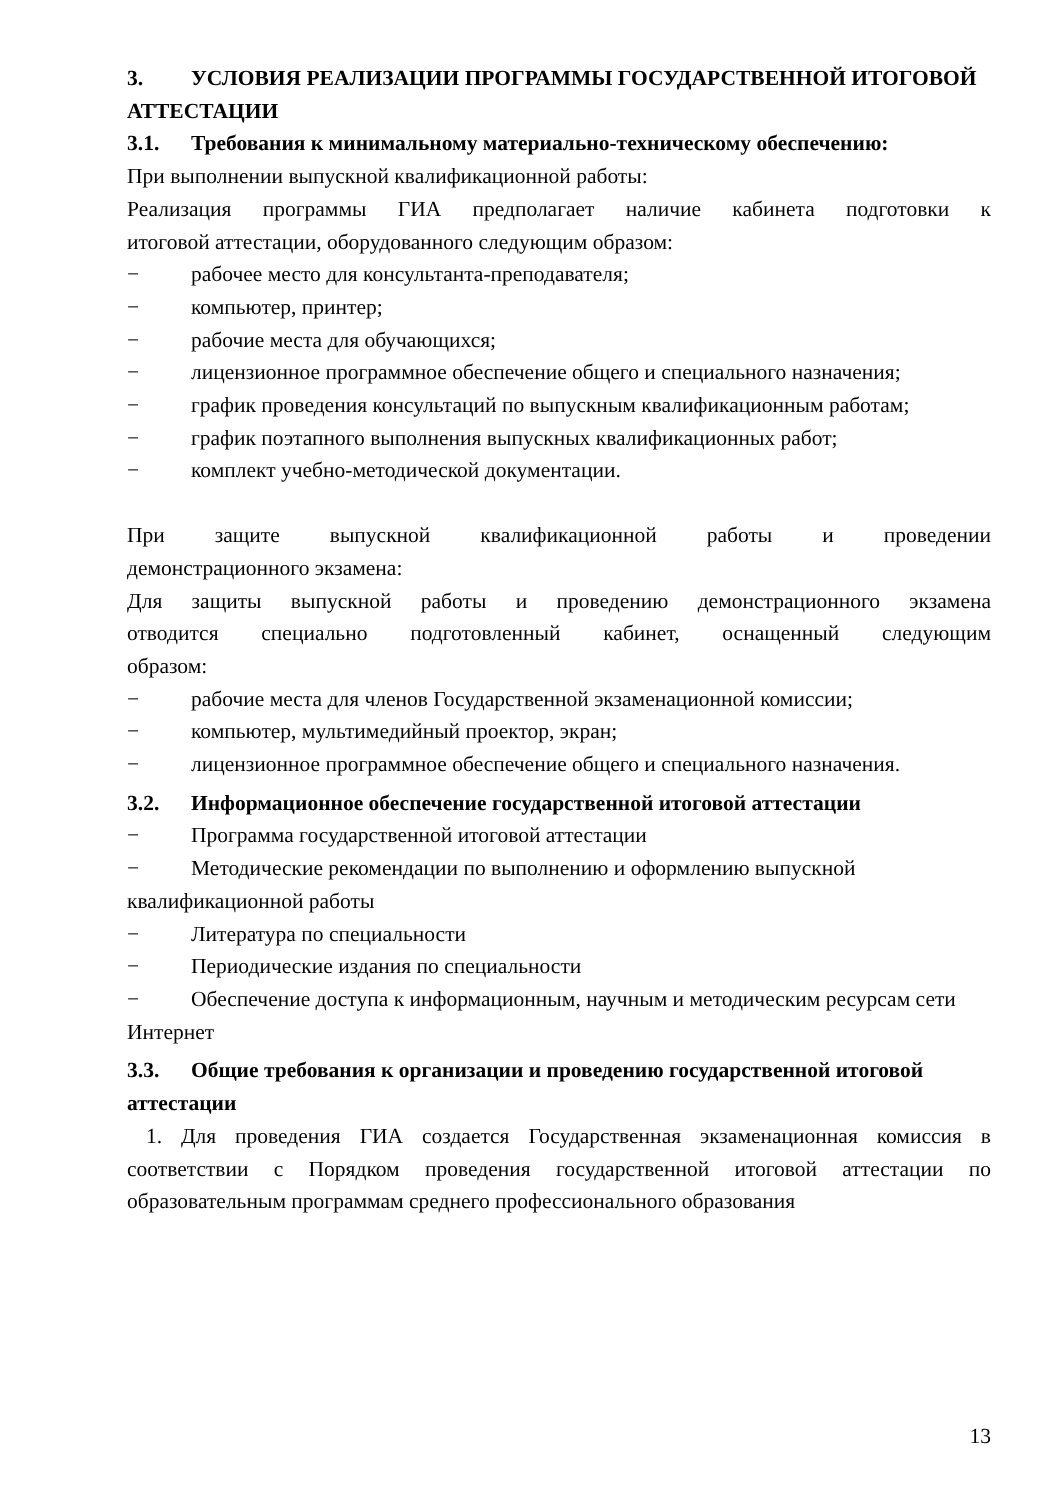3. УСЛОВИЯ РЕАЛИЗАЦИИ ПРОГРАММЫ ГОСУДАРСТВЕННОЙ ИТОГОВОЙ АТТЕСТАЦИИ
3.1. Требования к минимальному материально-техническому обеспечению:
При выполнении выпускной квалификационной работы:
Реализация программы ГИА предполагает наличие кабинета подготовки к
итоговой аттестации, оборудованного следующим образом:
− рабочее место для консультанта-преподавателя;
− компьютер, принтер;
− рабочие места для обучающихся;
− лицензионное программное обеспечение общего и специального назначения;
− график проведения консультаций по выпускным квалификационным работам;
− график поэтапного выполнения выпускных квалификационных работ;
− комплект учебно-методической документации.
При защите выпускной квалификационной работы и проведении
демонстрационного экзамена:
Для защиты выпускной работы и проведению демонстрационного экзамена
отводится специально подготовленный кабинет, оснащенный следующим
образом:
− рабочие места для членов Государственной экзаменационной комиссии;
− компьютер, мультимедийный проектор, экран;
− лицензионное программное обеспечение общего и специального назначения.
3.2. Информационное обеспечение государственной итоговой аттестации
− Программа государственной итоговой аттестации
− Методические рекомендации по выполнению и оформлению выпускной квалификационной работы
− Литература по специальности
− Периодические издания по специальности
− Обеспечение доступа к информационным, научным и методическим ресурсам сети Интернет
3.3. Общие требования к организации и проведению государственной итоговой аттестации
1. Для проведения ГИА создается Государственная экзаменационная комиссия в соответствии с Порядком проведения государственной итоговой аттестации по образовательным программам среднего профессионального образования
13